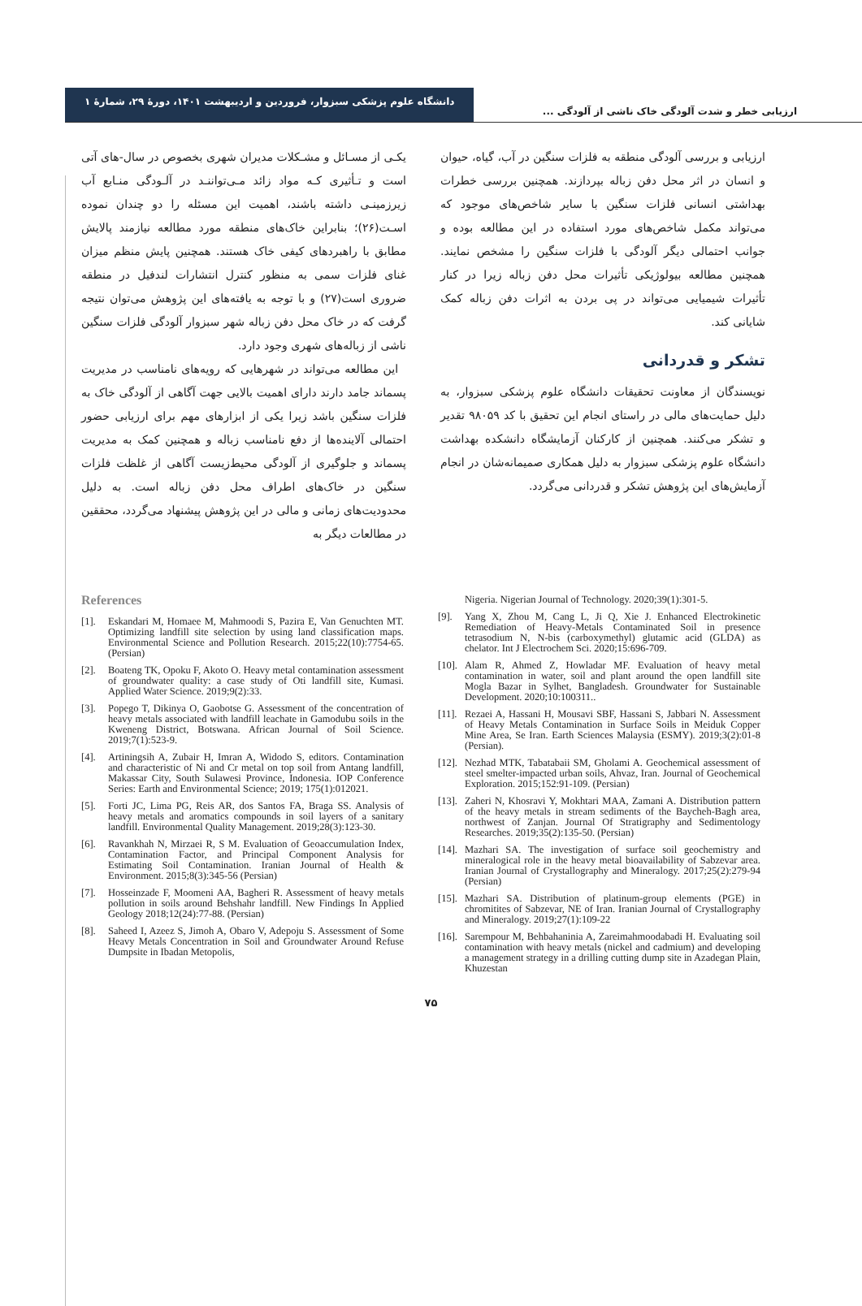دانشگاه علوم پزشکی سبزوار، فروردین و اردیبهشت ۱۴۰۱، دورهٔ ۲۹، شمارهٔ ۱
ارزیابی خطر و شدت آلودگی خاک ناشی از آلودگی ...
یکـی از مسـائل و مشـکلات مدیران شهری بخصوص در سال-های آتی است و تـأثیری کـه مواد زائد مـی‌تواننـد در آلـودگی منـابع آب زیرزمینـی داشته باشند، اهمیت این مسئله را دو چندان نموده اسـت(۲۶)؛ بنابراین خاک‌های منطقه مورد مطالعه نیازمند پالایش مطابق با راهبردهای کیفی خاک هستند. همچنین پایش منظم میزان غنای فلزات سمی به منظور کنترل انتشارات لندفیل در منطقه ضروری است(۲۷) و با توجه به یافته‌های این پژوهش می‌توان نتیجه گرفت که در خاک محل دفن زباله شهر سبزوار آلودگی فلزات سنگین ناشی از زباله‌های شهری وجود دارد.
این مطالعه می‌تواند در شهرهایی که رویه‌های نامناسب در مدیریت پسماند جامد دارند دارای اهمیت بالایی جهت آگاهی از آلودگی خاک به فلزات سنگین باشد زیرا یکی از ابزارهای مهم برای ارزیابی حضور احتمالی آلاینده‌ها از دفع نامناسب زباله و همچنین کمک به مدیریت پسماند و جلوگیری از آلودگی محیط‌زیست آگاهی از غلظت فلزات سنگین در خاک‌های اطراف محل دفن زباله است. به دلیل محدودیت‌های زمانی و مالی در این پژوهش پیشنهاد می‌گردد، محققین در مطالعات دیگر به
ارزیابی و بررسی آلودگی منطقه به فلزات سنگین در آب، گیاه، حیوان و انسان در اثر محل دفن زباله بپردازند. همچنین بررسی خطرات بهداشتی انسانی فلزات سنگین با سایر شاخص‌های موجود که می‌تواند مکمل شاخص‌های مورد استفاده در این مطالعه بوده و جوانب احتمالی دیگر آلودگی با فلزات سنگین را مشخص نمایند. همچنین مطالعه بیولوژیکی تأثیرات محل دفن زباله زیرا در کنار تأثیرات شیمیایی می‌تواند در پی بردن به اثرات دفن زباله کمک شایانی کند.
تشکر و قدردانی
نویسندگان از معاونت تحقیقات دانشگاه علوم پزشکی سبزوار، به دلیل حمایت‌های مالی در راستای انجام این تحقیق با کد ۹۸۰۵۹ تقدیر و تشکر می‌کنند. همچنین از کارکنان آزمایشگاه دانشکده بهداشت دانشگاه علوم پزشکی سبزوار به دلیل همکاری صمیمانه‌شان در انجام آزمایش‌های این پژوهش تشکر و قدردانی می‌گردد.
References
[1]. Eskandari M, Homaee M, Mahmoodi S, Pazira E, Van Genuchten MT. Optimizing landfill site selection by using land classification maps. Environmental Science and Pollution Research. 2015;22(10):7754-65. (Persian)
[2]. Boateng TK, Opoku F, Akoto O. Heavy metal contamination assessment of groundwater quality: a case study of Oti landfill site, Kumasi. Applied Water Science. 2019;9(2):33.
[3]. Popego T, Dikinya O, Gaobotse G. Assessment of the concentration of heavy metals associated with landfill leachate in Gamodubu soils in the Kweneng District, Botswana. African Journal of Soil Science. 2019;7(1):523-9.
[4]. Artiningsih A, Zubair H, Imran A, Widodo S, editors. Contamination and characteristic of Ni and Cr metal on top soil from Antang landfill, Makassar City, South Sulawesi Province, Indonesia. IOP Conference Series: Earth and Environmental Science; 2019; 175(1):012021.
[5]. Forti JC, Lima PG, Reis AR, dos Santos FA, Braga SS. Analysis of heavy metals and aromatics compounds in soil layers of a sanitary landfill. Environmental Quality Management. 2019;28(3):123-30.
[6]. Ravankhah N, Mirzaei R, S M. Evaluation of Geoaccumulation Index, Contamination Factor, and Principal Component Analysis for Estimating Soil Contamination. Iranian Journal of Health & Environment. 2015;8(3):345-56 (Persian)
[7]. Hosseinzade F, Moomeni AA, Bagheri R. Assessment of heavy metals pollution in soils around Behshahr landfill. New Findings In Applied Geology 2018;12(24):77-88. (Persian)
[8]. Saheed I, Azeez S, Jimoh A, Obaro V, Adepoju S. Assessment of Some Heavy Metals Concentration in Soil and Groundwater Around Refuse Dumpsite in Ibadan Metopolis,
Nigeria. Nigerian Journal of Technology. 2020;39(1):301-5.
[9]. Yang X, Zhou M, Cang L, Ji Q, Xie J. Enhanced Electrokinetic Remediation of Heavy-Metals Contaminated Soil in presence tetrasodium N, N-bis (carboxymethyl) glutamic acid (GLDA) as chelator. Int J Electrochem Sci. 2020;15:696-709.
[10]. Alam R, Ahmed Z, Howladar MF. Evaluation of heavy metal contamination in water, soil and plant around the open landfill site Mogla Bazar in Sylhet, Bangladesh. Groundwater for Sustainable Development. 2020;10:100311..
[11]. Rezaei A, Hassani H, Mousavi SBF, Hassani S, Jabbari N. Assessment of Heavy Metals Contamination in Surface Soils in Meiduk Copper Mine Area, Se Iran. Earth Sciences Malaysia (ESMY). 2019;3(2):01-8 (Persian).
[12]. Nezhad MTK, Tabatabaii SM, Gholami A. Geochemical assessment of steel smelter-impacted urban soils, Ahvaz, Iran. Journal of Geochemical Exploration. 2015;152:91-109. (Persian)
[13]. Zaheri N, Khosravi Y, Mokhtari MAA, Zamani A. Distribution pattern of the heavy metals in stream sediments of the Baycheh-Bagh area, northwest of Zanjan. Journal Of Stratigraphy and Sedimentology Researches. 2019;35(2):135-50. (Persian)
[14]. Mazhari SA. The investigation of surface soil geochemistry and mineralogical role in the heavy metal bioavailability of Sabzevar area. Iranian Journal of Crystallography and Mineralogy. 2017;25(2):279-94 (Persian)
[15]. Mazhari SA. Distribution of platinum-group elements (PGE) in chromitites of Sabzevar, NE of Iran. Iranian Journal of Crystallography and Mineralogy. 2019;27(1):109-22
[16]. Sarempour M, Behbahaninia A, Zareimahmoodabadi H. Evaluating soil contamination with heavy metals (nickel and cadmium) and developing a management strategy in a drilling cutting dump site in Azadegan Plain, Khuzestan
۷۵